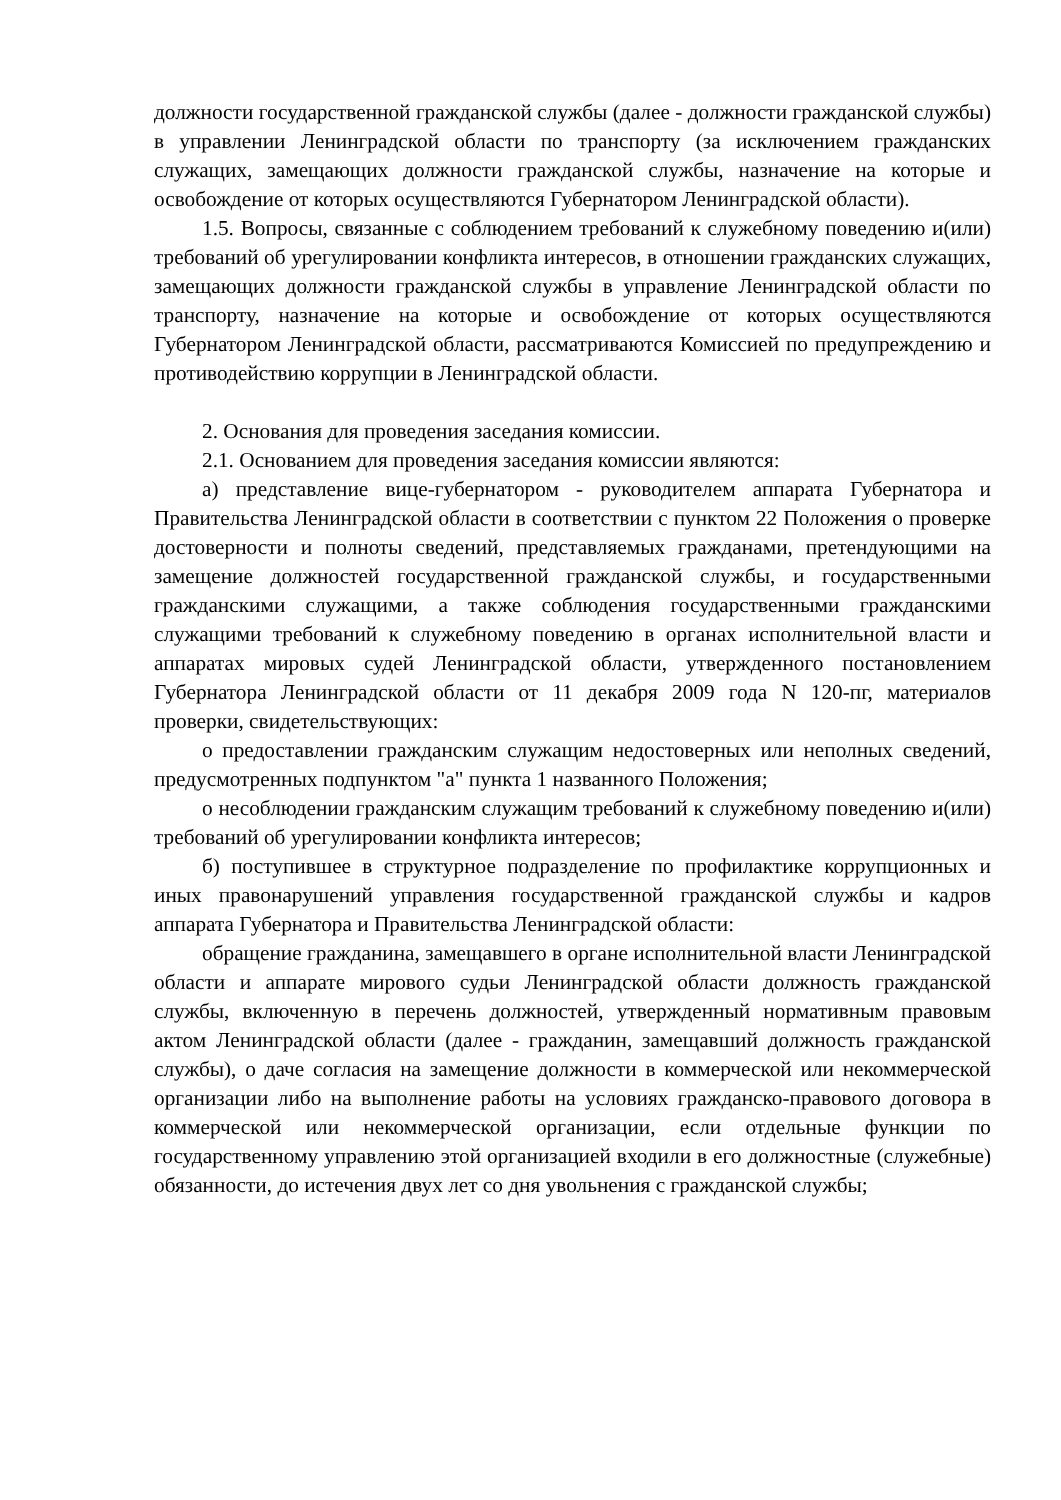должности государственной гражданской службы (далее - должности гражданской службы) в управлении Ленинградской области по транспорту (за исключением гражданских служащих, замещающих должности гражданской службы, назначение на которые и освобождение от которых осуществляются Губернатором Ленинградской области).
1.5. Вопросы, связанные с соблюдением требований к служебному поведению и(или) требований об урегулировании конфликта интересов, в отношении гражданских служащих, замещающих должности гражданской службы в управление Ленинградской области по транспорту, назначение на которые и освобождение от которых осуществляются Губернатором Ленинградской области, рассматриваются Комиссией по предупреждению и противодействию коррупции в Ленинградской области.
2. Основания для проведения заседания комиссии.
2.1. Основанием для проведения заседания комиссии являются:
а) представление вице-губернатором - руководителем аппарата Губернатора и Правительства Ленинградской области в соответствии с пунктом 22 Положения о проверке достоверности и полноты сведений, представляемых гражданами, претендующими на замещение должностей государственной гражданской службы, и государственными гражданскими служащими, а также соблюдения государственными гражданскими служащими требований к служебному поведению в органах исполнительной власти и аппаратах мировых судей Ленинградской области, утвержденного постановлением Губернатора Ленинградской области от 11 декабря 2009 года N 120-пг, материалов проверки, свидетельствующих:
о предоставлении гражданским служащим недостоверных или неполных сведений, предусмотренных подпунктом "а" пункта 1 названного Положения;
о несоблюдении гражданским служащим требований к служебному поведению и(или) требований об урегулировании конфликта интересов;
б) поступившее в структурное подразделение по профилактике коррупционных и иных правонарушений управления государственной гражданской службы и кадров аппарата Губернатора и Правительства Ленинградской области:
обращение гражданина, замещавшего в органе исполнительной власти Ленинградской области и аппарате мирового судьи Ленинградской области должность гражданской службы, включенную в перечень должностей, утвержденный нормативным правовым актом Ленинградской области (далее - гражданин, замещавший должность гражданской службы), о даче согласия на замещение должности в коммерческой или некоммерческой организации либо на выполнение работы на условиях гражданско-правового договора в коммерческой или некоммерческой организации, если отдельные функции по государственному управлению этой организацией входили в его должностные (служебные) обязанности, до истечения двух лет со дня увольнения с гражданской службы;